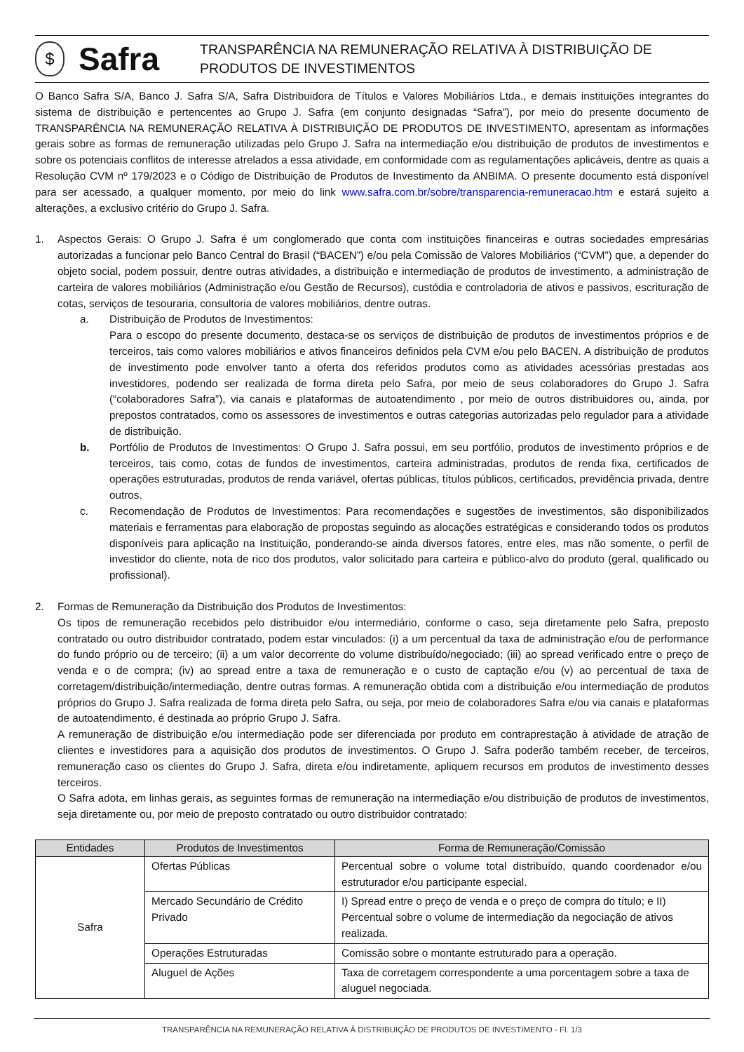$
Safra
TRANSPARÊNCIA NA REMUNERAÇÃO RELATIVA À DISTRIBUIÇÃO DE PRODUTOS DE INVESTIMENTOS
O Banco Safra S/A, Banco J. Safra S/A, Safra Distribuidora de Títulos e Valores Mobiliários Ltda., e demais instituições integrantes do sistema de distribuição e pertencentes ao Grupo J. Safra (em conjunto designadas “Safra”), por meio do presente documento de TRANSPARÊNCIA NA REMUNERAÇÃO RELATIVA À DISTRIBUIÇÃO DE PRODUTOS DE INVESTIMENTO, apresentam as informações gerais sobre as formas de remuneração utilizadas pelo Grupo J. Safra na intermediação e/ou distribuição de produtos de investimentos e sobre os potenciais conflitos de interesse atrelados a essa atividade, em conformidade com as regulamentações aplicáveis, dentre as quais a Resolução CVM nº 179/2023 e o Código de Distribuição de Produtos de Investimento da ANBIMA. O presente documento está disponível para ser acessado, a qualquer momento, por meio do link www.safra.com.br/sobre/transparencia-remuneracao.htm e estará sujeito a alterações, a exclusivo critério do Grupo J. Safra.
1. Aspectos Gerais: O Grupo J. Safra é um conglomerado que conta com instituições financeiras e outras sociedades empresárias autorizadas a funcionar pelo Banco Central do Brasil (“BACEN”) e/ou pela Comissão de Valores Mobiliários (“CVM”) que, a depender do objeto social, podem possuir, dentre outras atividades, a distribuição e intermediação de produtos de investimento, a administração de carteira de valores mobiliários (Administração e/ou Gestão de Recursos), custódia e controladoria de ativos e passivos, escrituração de cotas, serviços de tesouraria, consultoria de valores mobiliários, dentre outras.
a. Distribuição de Produtos de Investimentos:
Para o escopo do presente documento, destaca-se os serviços de distribuição de produtos de investimentos próprios e de terceiros, tais como valores mobiliários e ativos financeiros definidos pela CVM e/ou pelo BACEN. A distribuição de produtos de investimento pode envolver tanto a oferta dos referidos produtos como as atividades acessórias prestadas aos investidores, podendo ser realizada de forma direta pelo Safra, por meio de seus colaboradores do Grupo J. Safra (“colaboradores Safra”), via canais e plataformas de autoatendimento , por meio de outros distribuidores ou, ainda, por prepostos contratados, como os assessores de investimentos e outras categorias autorizadas pelo regulador para a atividade de distribuição.
b. Portfólio de Produtos de Investimentos: O Grupo J. Safra possui, em seu portfólio, produtos de investimento próprios e de terceiros, tais como, cotas de fundos de investimentos, carteira administradas, produtos de renda fixa, certificados de operações estruturadas, produtos de renda variável, ofertas públicas, títulos públicos, certificados, previdência privada, dentre outros.
c. Recomendação de Produtos de Investimentos: Para recomendações e sugestões de investimentos, são disponibilizados materiais e ferramentas para elaboração de propostas seguindo as alocações estratégicas e considerando todos os produtos disponíveis para aplicação na Instituição, ponderando-se ainda diversos fatores, entre eles, mas não somente, o perfil de investidor do cliente, nota de rico dos produtos, valor solicitado para carteira e público-alvo do produto (geral, qualificado ou profissional).
2. Formas de Remuneração da Distribuição dos Produtos de Investimentos:
Os tipos de remuneração recebidos pelo distribuidor e/ou intermediário, conforme o caso, seja diretamente pelo Safra, preposto contratado ou outro distribuidor contratado, podem estar vinculados: (i) a um percentual da taxa de administração e/ou de performance do fundo próprio ou de terceiro; (ii) a um valor decorrente do volume distribuído/negociado; (iii) ao spread verificado entre o preço de venda e o de compra; (iv) ao spread entre a taxa de remuneração e o custo de captação e/ou (v) ao percentual de taxa de corretagem/distribuição/intermediação, dentre outras formas. A remuneração obtida com a distribuição e/ou intermediação de produtos próprios do Grupo J. Safra realizada de forma direta pelo Safra, ou seja, por meio de colaboradores Safra e/ou via canais e plataformas de autoatendimento, é destinada ao próprio Grupo J. Safra.
A remuneração de distribuição e/ou intermediação pode ser diferenciada por produto em contraprestação à atividade de atração de clientes e investidores para a aquisição dos produtos de investimentos. O Grupo J. Safra poderão também receber, de terceiros, remuneração caso os clientes do Grupo J. Safra, direta e/ou indiretamente, apliquem recursos em produtos de investimento desses terceiros.
O Safra adota, em linhas gerais, as seguintes formas de remuneração na intermediação e/ou distribuição de produtos de investimentos, seja diretamente ou, por meio de preposto contratado ou outro distribuidor contratado:
| Entidades | Produtos de Investimentos | Forma de Remuneração/Comissão |
| --- | --- | --- |
| Safra | Ofertas Públicas | Percentual sobre o volume total distribuído, quando coordenador e/ou estruturador e/ou participante especial. |
| | Mercado Secundário de Crédito Privado | I) Spread entre o preço de venda e o preço de compra do título; e II) Percentual sobre o volume de intermediação da negociação de ativos realizada. |
| | Operações Estruturadas | Comissão sobre o montante estruturado para a operação. |
| | Aluguel de Ações | Taxa de corretagem correspondente a uma porcentagem sobre a taxa de aluguel negociada. |
TRANSPARÊNCIA NA REMUNERAÇÃO RELATIVA À DISTRIBUIÇÃO DE PRODUTOS DE INVESTIMENTO - Fl. 1/3